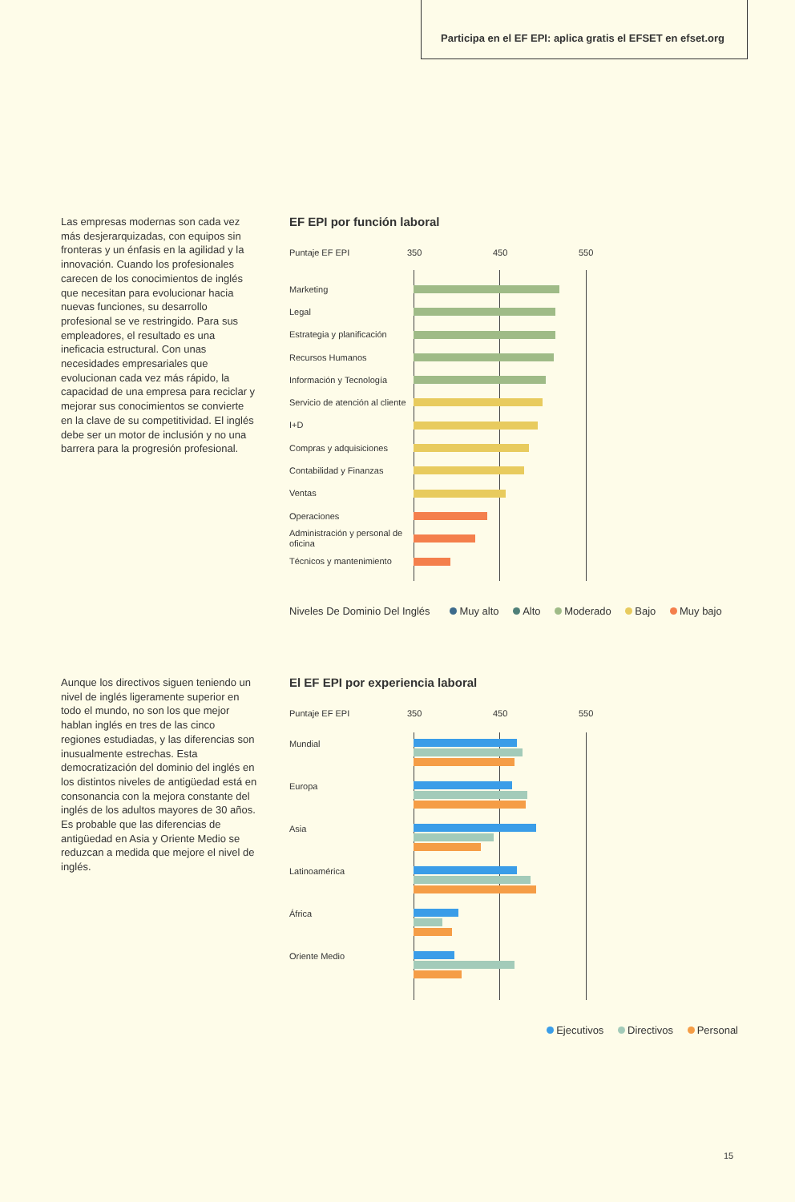Participa en el EF EPI: aplica gratis el EFSET en efset.org
Las empresas modernas son cada vez más desjerarquizadas, con equipos sin fronteras y un énfasis en la agilidad y la innovación. Cuando los profesionales carecen de los conocimientos de inglés que necesitan para evolucionar hacia nuevas funciones, su desarrollo profesional se ve restringido. Para sus empleadores, el resultado es una ineficacia estructural. Con unas necesidades empresariales que evolucionan cada vez más rápido, la capacidad de una empresa para reciclar y mejorar sus conocimientos se convierte en la clave de su competitividad. El inglés debe ser un motor de inclusión y no una barrera para la progresión profesional.
EF EPI por función laboral
Puntaje EF EPI 350 450 550
Marketing
Legal
Estrategia y planificación
Recursos Humanos
Información y Tecnología
Servicio de atención al cliente
I+D
Compras y adquisiciones
Contabilidad y Finanzas
Ventas
Operaciones
Administración y personal de oficina
Técnicos y mantenimiento
Niveles De Dominio Del Inglés Muy alto Alto Moderado Bajo Muy bajo
Aunque los directivos siguen teniendo un nivel de inglés ligeramente superior en todo el mundo, no son los que mejor hablan inglés en tres de las cinco regiones estudiadas, y las diferencias son inusualmente estrechas. Esta democratización del dominio del inglés en los distintos niveles de antigüedad está en consonancia con la mejora constante del inglés de los adultos mayores de 30 años. Es probable que las diferencias de antigüedad en Asia y Oriente Medio se reduzcan a medida que mejore el nivel de inglés.
El EF EPI por experiencia laboral
Puntaje EF EPI 350 450 550
Mundial
Europa
Asia
Latinoamérica
África
Oriente Medio
Ejecutivos Directivos Personal
15